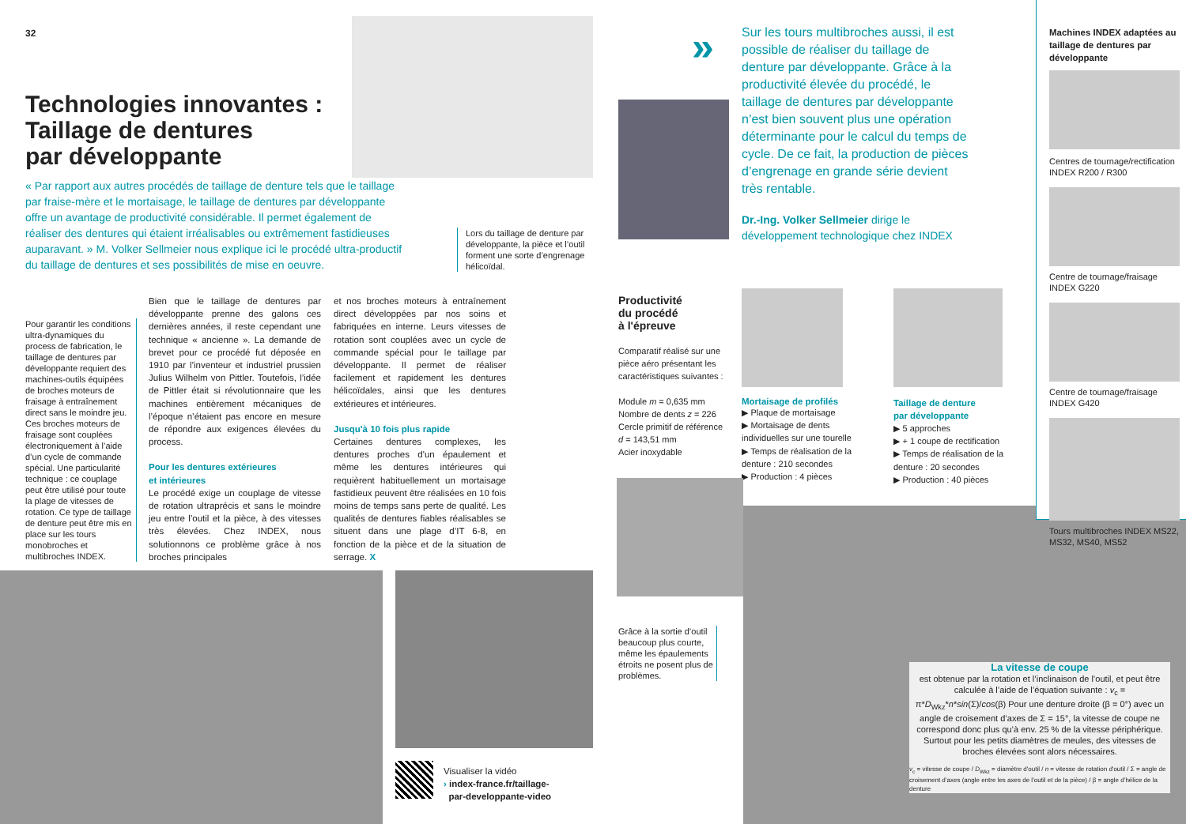32
Technologies innovantes :
Taillage de dentures
par développante
« Par rapport aux autres procédés de taillage de denture tels que le taillage par fraise-mère et le mortaisage, le taillage de dentures par développante offre un avantage de productivité considérable. Il permet également de réaliser des dentures qui étaient irréalisables ou extrêmement fastidieuses auparavant. » M. Volker Sellmeier nous explique ici le procédé ultra-productif du taillage de dentures et ses possibilités de mise en oeuvre.
Lors du taillage de denture par développante, la pièce et l’outil forment une sorte d’engrenage hélicoïdal.
Pour garantir les conditions ultra-dynamiques du process de fabrication, le taillage de dentures par développante requiert des machines-outils équipées de broches moteurs de fraisage à entraînement direct sans le moindre jeu. Ces broches moteurs de fraisage sont couplées électroniquement à l’aide d’un cycle de commande spécial. Une particularité technique : ce couplage peut être utilisé pour toute la plage de vitesses de rotation. Ce type de taillage de denture peut être mis en place sur les tours monobroches et multibroches INDEX.
Bien que le taillage de dentures par développante prenne des galons ces dernières années, il reste cependant une technique « ancienne ». La demande de brevet pour ce procédé fut déposée en 1910 par l’inventeur et industriel prussien Julius Wilhelm von Pittler. Toutefois, l’idée de Pittler était si révolutionnaire que les machines entièrement mécaniques de l’époque n’étaient pas encore en mesure de répondre aux exigences élevées du process.
Pour les dentures extérieures
et intérieures
Le procédé exige un couplage de vitesse de rotation ultraprécis et sans le moindre jeu entre l’outil et la pièce, à des vitesses très élevées. Chez INDEX, nous solutionnons ce problème grâce à nos broches principales
et nos broches moteurs à entraînement direct développées par nos soins et fabriquées en interne. Leurs vitesses de rotation sont couplées avec un cycle de commande spécial pour le taillage par développante. Il permet de réaliser facilement et rapidement les dentures hélicoïdales, ainsi que les dentures extérieures et intérieures.
Jusqu'à 10 fois plus rapide
Certaines dentures complexes, les dentures proches d'un épaulement et même les dentures intérieures qui requièrent habituellement un mortaisage fastidieux peuvent être réalisées en 10 fois moins de temps sans perte de qualité. Les qualités de dentures fiables réalisables se situent dans une plage d’IT 6-8, en fonction de la pièce et de la situation de serrage. X
Visualiser la vidéo
› index-france.fr/taillage-
par-developpante-video
»
Sur les tours multibroches aussi, il est possible de réaliser du taillage de denture par développante. Grâce à la productivité élevée du procédé, le taillage de dentures par développante n’est bien souvent plus une opération déterminante pour le calcul du temps de cycle. De ce fait, la production de pièces d’engrenage en grande série devient très rentable.
Dr.-Ing. Volker Sellmeier dirige le développement technologique chez INDEX
Productivité
du procédé
à l'épreuve
Comparatif réalisé sur une pièce aéro présentant les caractéristiques suivantes :
Module m = 0,635 mm
Nombre de dents z = 226
Cercle primitif de référence d = 143,51 mm
Acier inoxydable
Mortaisage de profilés
▶ Plaque de mortaisage
▶ Mortaisage de dents individuelles sur une tourelle
▶ Temps de réalisation de la denture : 210 secondes
▶ Production : 4 pièces
Taillage de denture
par développante
▶ 5 approches
▶ + 1 coupe de rectification
▶ Temps de réalisation de la denture : 20 secondes
▶ Production : 40 pièces
Grâce à la sortie d’outil beaucoup plus courte, même les épaulements étroits ne posent plus de problèmes.
La vitesse de coupe
est obtenue par la rotation et l’inclinaison de l’outil, et peut être calculée à l’aide de l’équation suivante : v<sub>c</sub> = π*D<sub>Wkz</sub>*n*sin(Σ)/cos(β) Pour une denture droite (β = 0°) avec un angle de croisement d’axes de Σ = 15°, la vitesse de coupe ne correspond donc plus qu’à env. 25 % de la vitesse périphérique. Surtout pour les petits diamètres de meules, des vitesses de broches élevées sont alors nécessaires.
v<sub>c</sub> = vitesse de coupe / D<sub>Wkz</sub> = diamètre d'outil / n = vitesse de rotation d'outil / Σ = angle de croisement d’axes (angle entre les axes de l’outil et de la pièce) / β = angle d’hélice de la denture
Machines INDEX adaptées au taillage de dentures par développante
Centres de tournage/rectification INDEX R200 / R300
Centre de tournage/fraisage INDEX G220
Centre de tournage/fraisage INDEX G420
Tours multibroches INDEX MS22, MS32, MS40, MS52